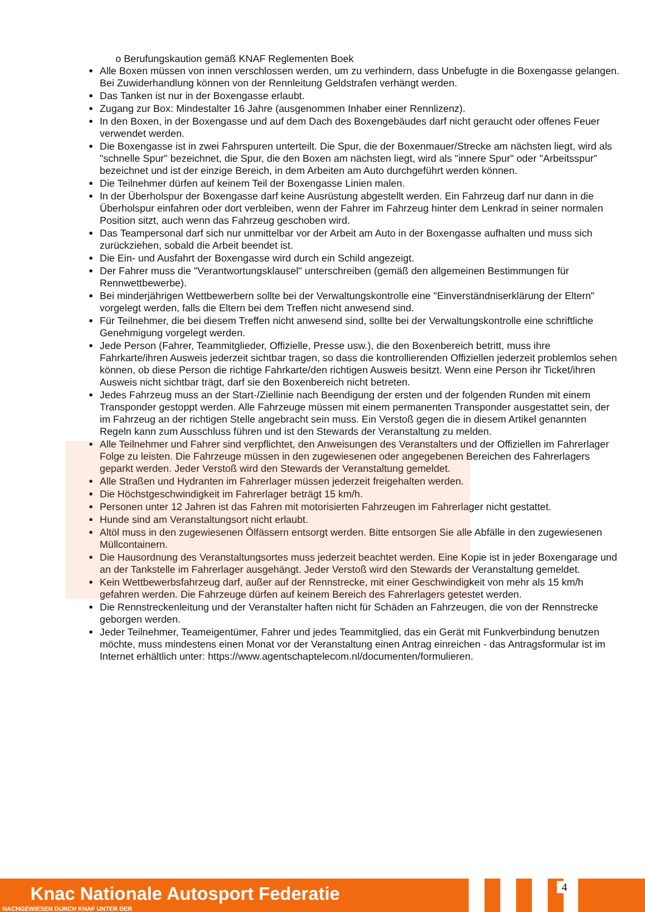o Berufungskaution gemäß KNAF Reglementen Boek
Alle Boxen müssen von innen verschlossen werden, um zu verhindern, dass Unbefugte in die Boxengasse gelangen. Bei Zuwiderhandlung können von der Rennleitung Geldstrafen verhängt werden.
Das Tanken ist nur in der Boxengasse erlaubt.
Zugang zur Box: Mindestalter 16 Jahre (ausgenommen Inhaber einer Rennlizenz).
In den Boxen, in der Boxengasse und auf dem Dach des Boxengebäudes darf nicht geraucht oder offenes Feuer verwendet werden.
Die Boxengasse ist in zwei Fahrspuren unterteilt. Die Spur, die der Boxenmauer/Strecke am nächsten liegt, wird als "schnelle Spur" bezeichnet, die Spur, die den Boxen am nächsten liegt, wird als "innere Spur" oder "Arbeitsspur" bezeichnet und ist der einzige Bereich, in dem Arbeiten am Auto durchgeführt werden können.
Die Teilnehmer dürfen auf keinem Teil der Boxengasse Linien malen.
In der Überholspur der Boxengasse darf keine Ausrüstung abgestellt werden. Ein Fahrzeug darf nur dann in die Überholspur einfahren oder dort verbleiben, wenn der Fahrer im Fahrzeug hinter dem Lenkrad in seiner normalen Position sitzt, auch wenn das Fahrzeug geschoben wird.
Das Teampersonal darf sich nur unmittelbar vor der Arbeit am Auto in der Boxengasse aufhalten und muss sich zurückziehen, sobald die Arbeit beendet ist.
Die Ein- und Ausfahrt der Boxengasse wird durch ein Schild angezeigt.
Der Fahrer muss die "Verantwortungsklausel" unterschreiben (gemäß den allgemeinen Bestimmungen für Rennwettbewerbe).
Bei minderjährigen Wettbewerbern sollte bei der Verwaltungskontrolle eine "Einverständniserklärung der Eltern" vorgelegt werden, falls die Eltern bei dem Treffen nicht anwesend sind.
Für Teilnehmer, die bei diesem Treffen nicht anwesend sind, sollte bei der Verwaltungskontrolle eine schriftliche Genehmigung vorgelegt werden.
Jede Person (Fahrer, Teammitglieder, Offizielle, Presse usw.), die den Boxenbereich betritt, muss ihre Fahrkarte/ihren Ausweis jederzeit sichtbar tragen, so dass die kontrollierenden Offiziellen jederzeit problemlos sehen können, ob diese Person die richtige Fahrkarte/den richtigen Ausweis besitzt. Wenn eine Person ihr Ticket/ihren Ausweis nicht sichtbar trägt, darf sie den Boxenbereich nicht betreten.
Jedes Fahrzeug muss an der Start-/Ziellinie nach Beendigung der ersten und der folgenden Runden mit einem Transponder gestoppt werden. Alle Fahrzeuge müssen mit einem permanenten Transponder ausgestattet sein, der im Fahrzeug an der richtigen Stelle angebracht sein muss. Ein Verstoß gegen die in diesem Artikel genannten Regeln kann zum Ausschluss führen und ist den Stewards der Veranstaltung zu melden.
Alle Teilnehmer und Fahrer sind verpflichtet, den Anweisungen des Veranstalters und der Offiziellen im Fahrerlager Folge zu leisten. Die Fahrzeuge müssen in den zugewiesenen oder angegebenen Bereichen des Fahrerlagers geparkt werden. Jeder Verstoß wird den Stewards der Veranstaltung gemeldet.
Alle Straßen und Hydranten im Fahrerlager müssen jederzeit freigehalten werden.
Die Höchstgeschwindigkeit im Fahrerlager beträgt 15 km/h.
Personen unter 12 Jahren ist das Fahren mit motorisierten Fahrzeugen im Fahrerlager nicht gestattet.
Hunde sind am Veranstaltungsort nicht erlaubt.
Altöl muss in den zugewiesenen Ölfässern entsorgt werden. Bitte entsorgen Sie alle Abfälle in den zugewiesenen Müllcontainern.
Die Hausordnung des Veranstaltungsortes muss jederzeit beachtet werden. Eine Kopie ist in jeder Boxengarage und an der Tankstelle im Fahrerlager ausgehängt. Jeder Verstoß wird den Stewards der Veranstaltung gemeldet.
Kein Wettbewerbsfahrzeug darf, außer auf der Rennstrecke, mit einer Geschwindigkeit von mehr als 15 km/h gefahren werden. Die Fahrzeuge dürfen auf keinem Bereich des Fahrerlagers getestet werden.
Die Rennstreckenleitung und der Veranstalter haften nicht für Schäden an Fahrzeugen, die von der Rennstrecke geborgen werden.
Jeder Teilnehmer, Teameigentümer, Fahrer und jedes Teammitglied, das ein Gerät mit Funkverbindung benutzen möchte, muss mindestens einen Monat vor der Veranstaltung einen Antrag einreichen - das Antragsformular ist im Internet erhältlich unter: https://www.agentschaptelecom.nl/documenten/formulieren.
Knac Nationale Autosport Federatie
NACHGEWIESEN DURCH KNAF UNTER DER
4